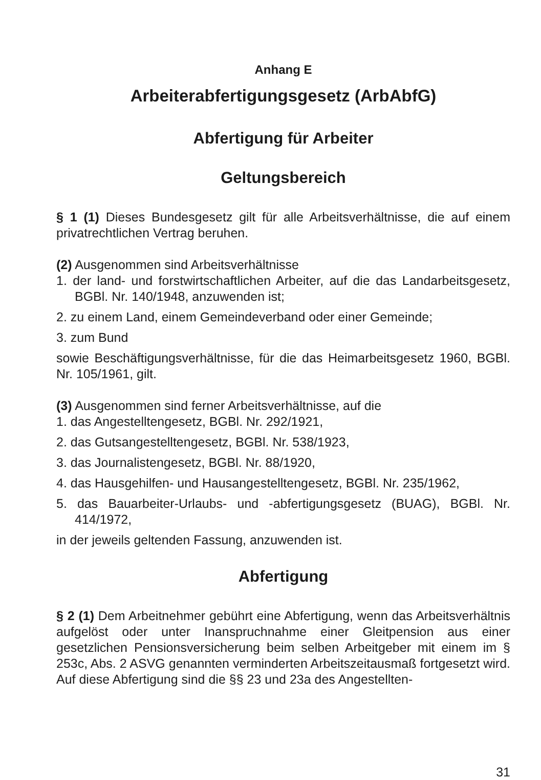Anhang E
Arbeiterabfertigungsgesetz (ArbAbfG)
Abfertigung für Arbeiter
Geltungsbereich
§ 1 (1) Dieses Bundesgesetz gilt für alle Arbeitsverhältnisse, die auf einem privatrechtlichen Vertrag beruhen.
(2) Ausgenommen sind Arbeitsverhältnisse
1. der land- und forstwirtschaftlichen Arbeiter, auf die das Landarbeitsgesetz, BGBl. Nr. 140/1948, anzuwenden ist;
2. zu einem Land, einem Gemeindeverband oder einer Gemeinde;
3. zum Bund
sowie Beschäftigungsverhältnisse, für die das Heimarbeitsgesetz 1960, BGBl. Nr. 105/1961, gilt.
(3) Ausgenommen sind ferner Arbeitsverhältnisse, auf die
1. das Angestelltengesetz, BGBl. Nr. 292/1921,
2. das Gutsangestelltengesetz, BGBl. Nr. 538/1923,
3. das Journalistengesetz, BGBl. Nr. 88/1920,
4. das Hausgehilfen- und Hausangestelltengesetz, BGBl. Nr. 235/1962,
5. das Bauarbeiter-Urlaubs- und -abfertigungsgesetz (BUAG), BGBl. Nr. 414/1972,
in der jeweils geltenden Fassung, anzuwenden ist.
Abfertigung
§ 2 (1) Dem Arbeitnehmer gebührt eine Abfertigung, wenn das Arbeitsverhältnis aufgelöst oder unter Inanspruchnahme einer Gleitpension aus einer gesetzlichen Pensionsversicherung beim selben Arbeitgeber mit einem im § 253c, Abs. 2 ASVG genannten verminderten Arbeitszeitausmaß fortgesetzt wird. Auf diese Abfertigung sind die §§ 23 und 23a des Angestellten-
31